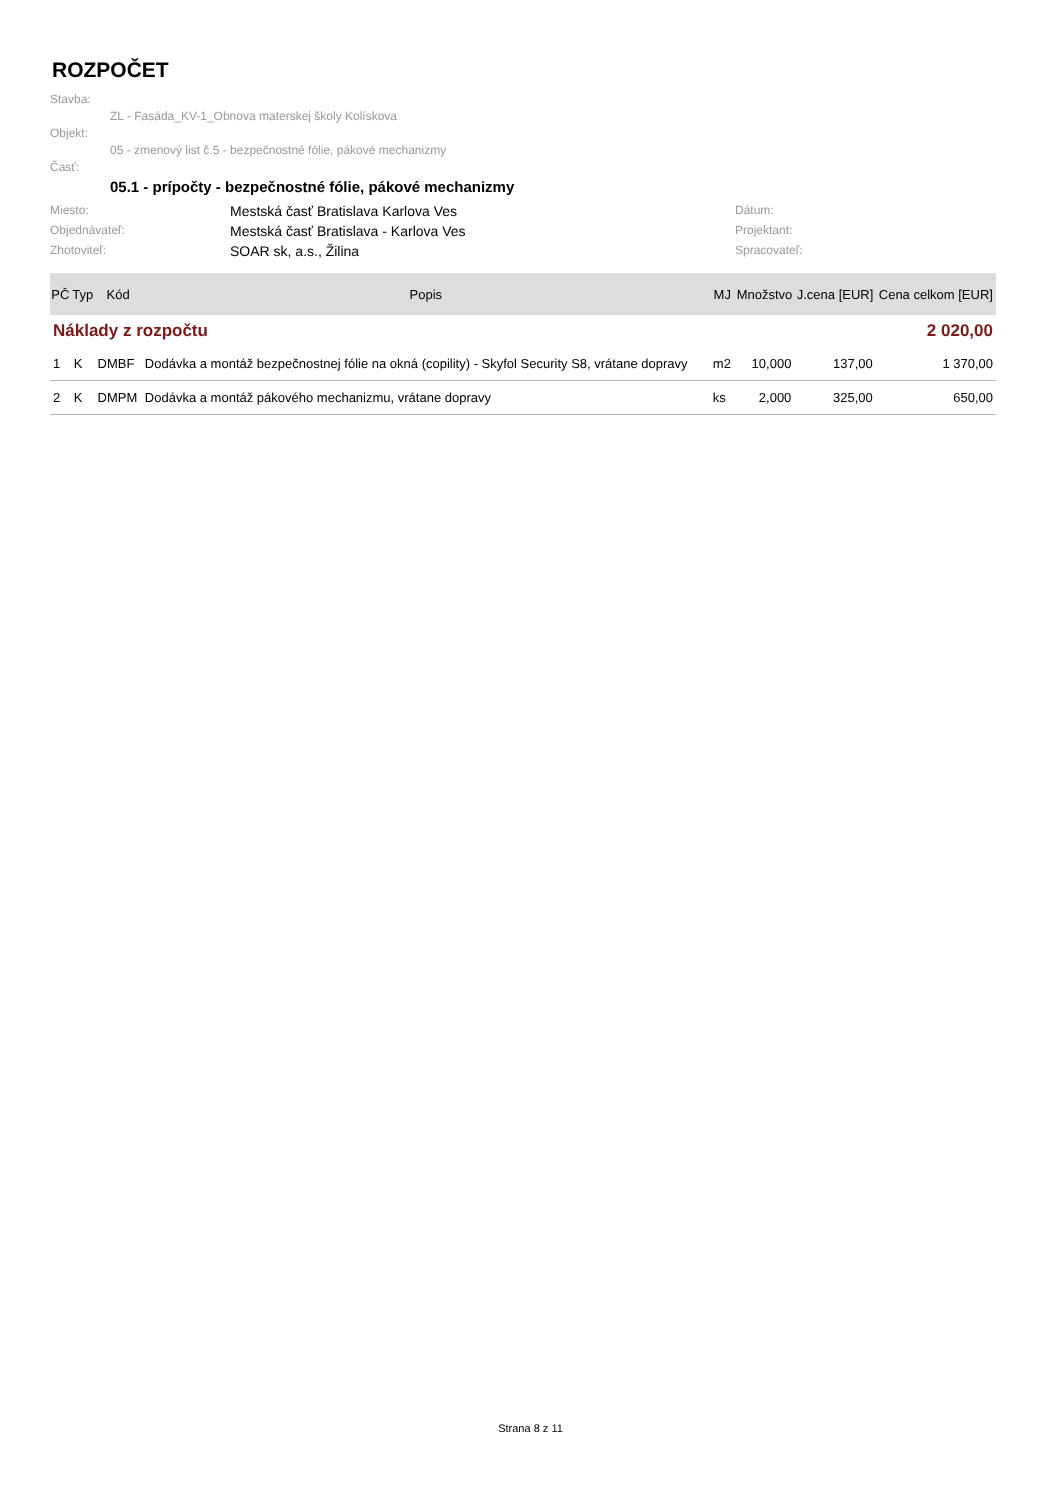ROZPOČET
Stavba:
ZL - Fasáda_KV-1_Obnova materskej školy Kolískova
Objekt:
05 - zmenový list č.5 - bezpečnostné fólie, pákové mechanizmy
Časť:
05.1 - prípočty - bezpečnostné fólie, pákové mechanizmy
Miesto:
Mestská časť Bratislava Karlova Ves
Dátum:
Objednávateľ:
Mestská časť Bratislava - Karlova Ves
Projektant:
Zhotoviteľ:
SOAR sk, a.s., Žilina
Spracovateľ:
| PČ | Typ | Kód | Popis | MJ | Množstvo | J.cena [EUR] | Cena celkom [EUR] |
| --- | --- | --- | --- | --- | --- | --- | --- |
| Náklady z rozpočtu | | | | 2 020,00 | | | |
| 1 | K | DMBF | Dodávka a montáž bezpečnostnej fólie na okná (copility) - Skyfol Security S8, vrátane dopravy | m2 | 10,000 | 137,00 | 1 370,00 |
| 2 | K | DMPM | Dodávka a montáž pákového mechanizmu, vrátane dopravy | ks | 2,000 | 325,00 | 650,00 |
Strana 8 z 11